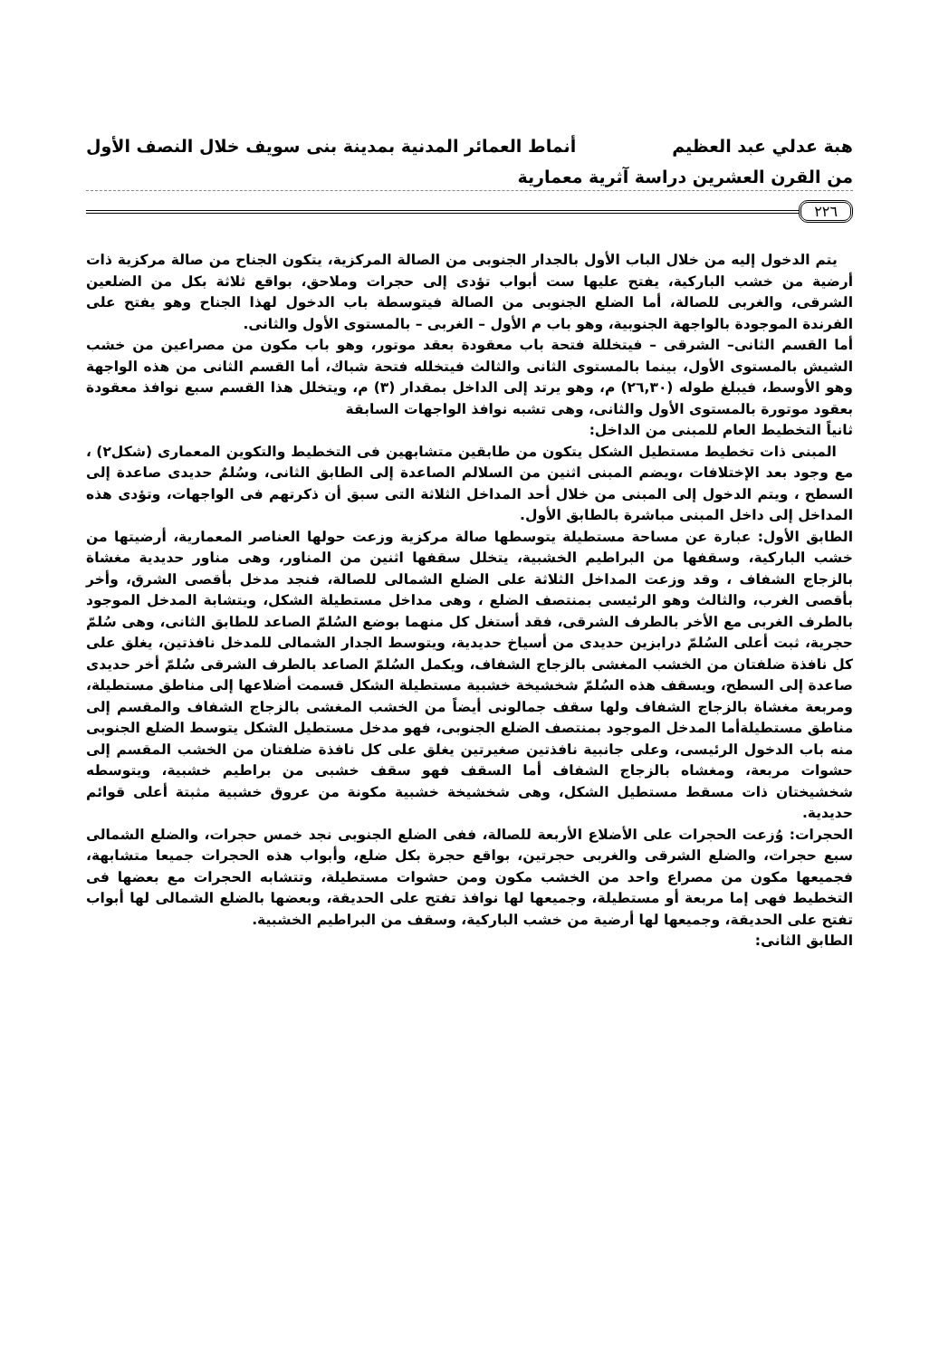هبة عدلي عبد العظيم أنماط العمائر المدنية بمدينة بنى سويف خلال النصف الأول
من القرن العشرين دراسة آثرية معمارية
٢٢٦
يتم الدخول إليه من خلال الباب الأول بالجدار الجنوبى من الصالة المركزية، يتكون الجناح من صالة مركزية ذات أرضية من خشب الباركية، يفتح عليها ست أبواب تؤدى إلى حجرات وملاحق، بواقع ثلاثة بكل من الضلعين الشرقى، والغربى للصالة، أما الضلع الجنوبى من الصالة فيتوسطة باب الدخول لهذا الجناح وهو يفتح على الفرندة الموجودة بالواجهة الجنوبية، وهو باب م الأول – الغربى – بالمستوى الأول والثانى.
أما القسم الثانى– الشرقى – فيتخللة فتحة باب معقودة بعقد موتور، وهو باب مكون من مصراعين من خشب الشيش بالمستوى الأول، بينما بالمستوى الثانى والثالث فيتخلله فتحة شباك، أما القسم الثانى من هذه الواجهة وهو الأوسط، فيبلغ طوله (٢٦,٣٠) م، وهو يرتد إلى الداخل بمقدار (٣) م، ويتخلل هذا القسم سبع نوافذ معقودة بعقود موتورة بالمستوى الأول والثانى، وهى تشبه نوافذ الواجهات السابقة
ثانياً التخطيط العام للمبنى من الداخل:
المبنى ذات تخطيط مستطيل الشكل يتكون من طابقين متشابهين فى التخطيط والتكوين المعمارى (شكل٢) ، مع وجود بعد الإختلافات ،ويضم المبنى اثنين من السلالم الصاعدة إلى الطابق الثانى، وسُلمٌ حديدى صاعدة إلى السطح ، ويتم الدخول إلى المبنى من خلال أحد المداخل الثلاثة التى سبق أن ذكرتهم فى الواجهات، وتؤدى هذه المداخل إلى داخل المبنى مباشرة بالطابق الأول.
الطابق الأول: عبارة عن مساحة مستطيلة يتوسطها صالة مركزية وزعت حولها العناصر المعمارية، أرضيتها من خشب الباركية، وسقفها من البراطيم الخشبية، يتخلل سقفها اثنين من المناور، وهى مناور حديدية مغشاة بالزجاج الشفاف ، وقد وزعت المداخل الثلاثة على الضلع الشمالى للصالة، فنجد مدخل بأقصى الشرق، وأخر بأقصى الغرب، والثالث وهو الرئيسى بمنتصف الضلع ، وهى مداخل مستطيلة الشكل، ويتشابة المدخل الموجود بالطرف الغربى مع الأخر بالطرف الشرقى، فقد أستغل كل منهما بوضع السُلمّ الصاعد للطابق الثانى، وهى سُلمّ حجرية، ثبت أعلى السُلمّ درابزين حديدى من أسياخ حديدية، ويتوسط الجدار الشمالى للمدخل نافذتين، يغلق على كل نافذة ضلفتان من الخشب المغشى بالزجاج الشفاف، ويكمل السُلمّ الصاعد بالطرف الشرقى سُلمّ أخر حديدى صاعدة إلى السطح، ويسقف هذه السُلمّ شخشيخة خشبية مستطيلة الشكل قسمت أضلاعها إلى مناطق مستطيلة، ومربعة مغشاة بالزجاج الشفاف ولها سقف جمالونى أيضاً من الخشب المغشى بالزجاج الشفاف والمقسم إلى مناطق مستطيلةأما المدخل الموجود بمنتصف الضلع الجنوبى، فهو مدخل مستطيل الشكل يتوسط الضلع الجنوبى منه باب الدخول الرئيسى، وعلى جانبية نافذتين صغيرتين يغلق على كل نافذة ضلفتان من الخشب المقسم إلى حشوات مربعة، ومغشاه بالزجاج الشفاف أما السقف فهو سقف خشبى من براطيم خشبية، ويتوسطه شخشيختان ذات مسقط مستطيل الشكل، وهى شخشيخة خشبية مكونة من عروق خشبية مثبتة أعلى قوائم حديدية.
الحجرات: وُزعت الحجرات على الأضلاع الأربعة للصالة، ففى الضلع الجنوبى نجد خمس حجرات، والضلع الشمالى سبع حجرات، والضلع الشرقى والغربى حجرتين، بواقع حجرة بكل ضلع، وأبواب هذه الحجرات جميعا متشابهة، فجميعها مكون من مصراع واحد من الخشب مكون ومن حشوات مستطيلة، وتتشابه الحجرات مع بعضها فى التخطيط فهى إما مربعة أو مستطيلة، وجميعها لها نوافذ تفتح على الحديقة، وبعضها بالضلع الشمالى لها أبواب تفتح على الحديقة، وجميعها لها أرضية من خشب الباركية، وسقف من البراطيم الخشبية.
الطابق الثانى: